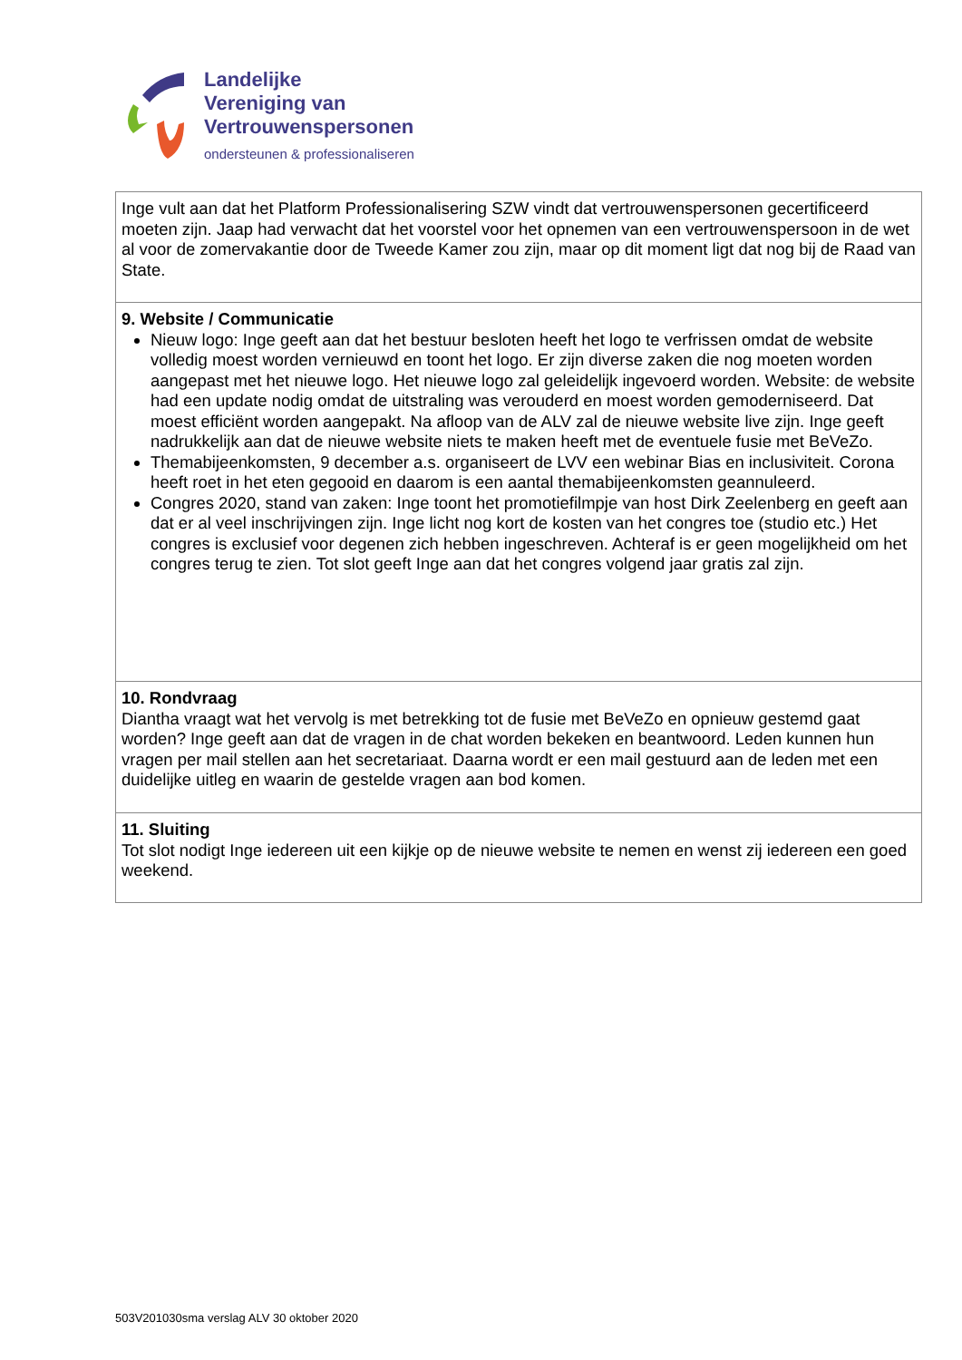Landelijke
Vereniging van
Vertrouwenspersonen
ondersteunen & professionaliseren
| Inge vult aan dat het Platform Professionalisering SZW vindt dat vertrouwenspersonen gecertificeerd moeten zijn. Jaap had verwacht dat het voorstel voor het opnemen van een vertrouwenspersoon in de wet al voor de zomervakantie door de Tweede Kamer zou zijn, maar op dit moment ligt dat nog bij de Raad van State. |
| 9. Website / Communicatie Nieuw logo: Inge geeft aan dat het bestuur besloten heeft het logo te verfrissen omdat de website volledig moest worden vernieuwd en toont het logo. Er zijn diverse zaken die nog moeten worden aangepast met het nieuwe logo. Het nieuwe logo zal geleidelijk ingevoerd worden. Website: de website had een update nodig omdat de uitstraling was verouderd en moest worden gemoderniseerd. Dat moest efficiënt worden aangepakt. Na afloop van de ALV zal de nieuwe website live zijn. Inge geeft nadrukkelijk aan dat de nieuwe website niets te maken heeft met de eventuele fusie met BeVeZo. Themabijeenkomsten, 9 december a.s. organiseert de LVV een webinar Bias en inclusiviteit. Corona heeft roet in het eten gegooid en daarom is een aantal themabijeenkomsten geannuleerd. Congres 2020, stand van zaken: Inge toont het promotiefilmpje van host Dirk Zeelenberg en geeft aan dat er al veel inschrijvingen zijn. Inge licht nog kort de kosten van het congres toe (studio etc.) Het congres is exclusief voor degenen zich hebben ingeschreven. Achteraf is er geen mogelijkheid om het congres terug te zien. Tot slot geeft Inge aan dat het congres volgend jaar gratis zal zijn. |
| 10. Rondvraag Diantha vraagt wat het vervolg is met betrekking tot de fusie met BeVeZo en opnieuw gestemd gaat worden? Inge geeft aan dat de vragen in de chat worden bekeken en beantwoord. Leden kunnen hun vragen per mail stellen aan het secretariaat. Daarna wordt er een mail gestuurd aan de leden met een duidelijke uitleg en waarin de gestelde vragen aan bod komen. |
| 11. Sluiting Tot slot nodigt Inge iedereen uit een kijkje op de nieuwe website te nemen en wenst zij iedereen een goed weekend. |
503V201030sma verslag ALV 30 oktober 2020